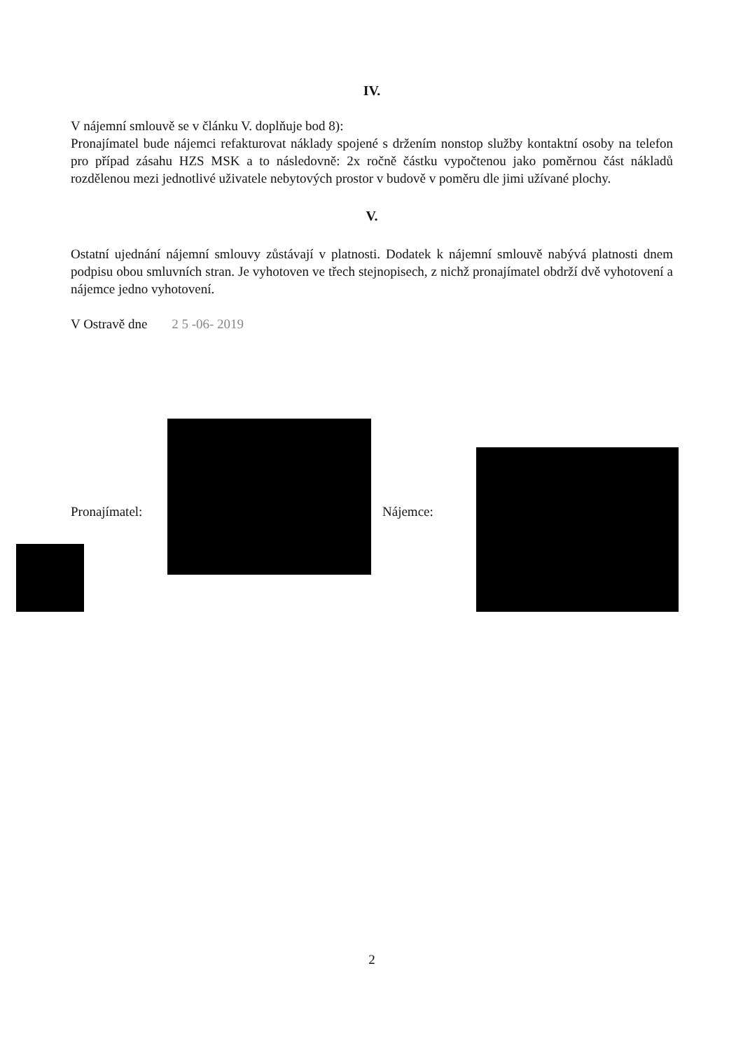IV.
V nájemní smlouvě se v článku V. doplňuje bod 8):
Pronajímatel bude nájemci refakturovat náklady spojené s držením nonstop služby kontaktní osoby na telefon pro případ zásahu HZS MSK a to následovně: 2x ročně částku vypočtenou jako poměrnou část nákladů rozdělenou mezi jednotlivé uživatele nebytových prostor v budově v poměru dle jimi užívané plochy.
V.
Ostatní ujednání nájemní smlouvy zůstávají v platnosti. Dodatek k nájemní smlouvě nabývá platnosti dnem podpisu obou smluvních stran. Je vyhotoven ve třech stejnopisech, z nichž pronajímatel obdrží dvě vyhotovení a nájemce jedno vyhotovení.
V Ostravě dne 2 5 -06- 2019
Pronajímatel: Nájemce:
2